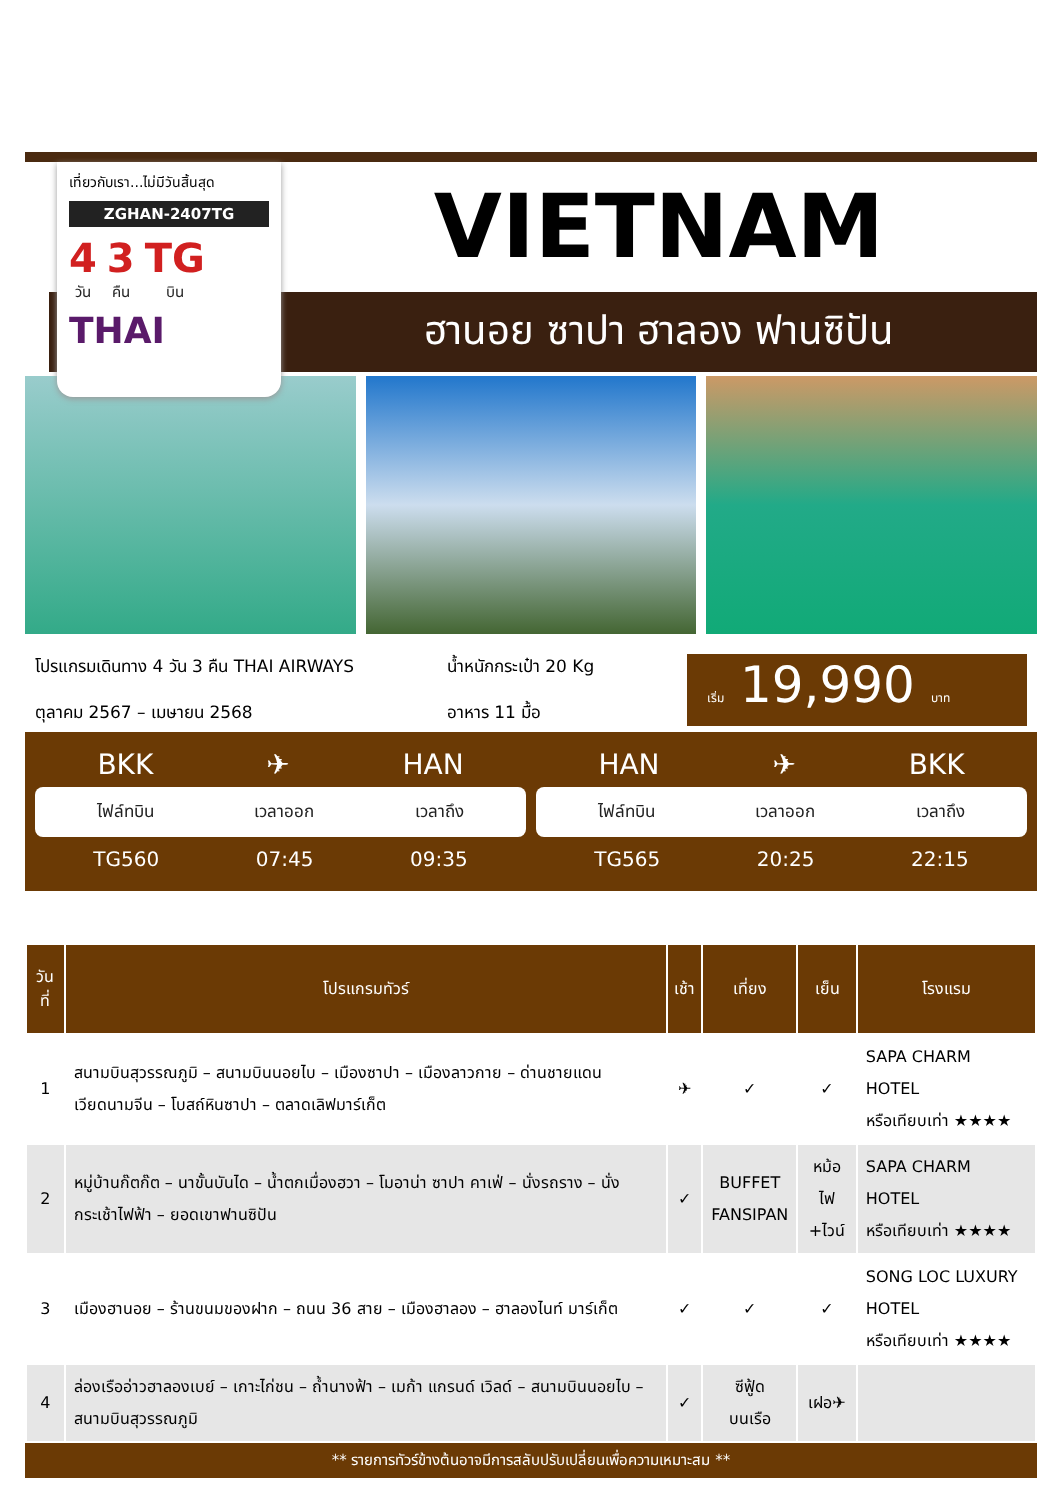เที่ยวกับเรา...ไม่มีวันสิ้นสุด
ZGHAN-2407TG
4
วัน 3
คืน TG
บิน
THAI
VIETNAM
ฮานอย ซาปา ฮาลอง ฟานซิปัน
โปรแกรมเดินทาง 4 วัน 3 คืน THAI AIRWAYS
ตุลาคม 2567 – เมษายน 2568
น้ำหนักกระเป๋า 20 Kg
อาหาร 11 มื้อ
เริ่ม 19,990 บาท
BKK ✈ HAN
ไฟล์ทบิน เวลาออก เวลาถึง
TG560 07:45 09:35
HAN ✈ BKK
ไฟล์ทบิน เวลาออก เวลาถึง
TG565 20:25 22:15
| วันที่ | โปรแกรมทัวร์ | เช้า | เที่ยง | เย็น | โรงแรม |
| --- | --- | --- | --- | --- | --- |
| 1 | สนามบินสุวรรณภูมิ – สนามบินนอยไบ – เมืองซาปา – เมืองลาวกาย – ด่านชายแดนเวียดนามจีน – โบสถ์หินซาปา – ตลาดเลิฟมาร์เก็ต | ✈ | ✓ | ✓ | SAPA CHARM HOTEL หรือเทียบเท่า ★★★★ |
| 2 | หมู่บ้านก๊ตก๊ต – นาขั้นบันได – น้ำตกเมื่องฮวา – โมอาน่า ซาปา คาเฟ่ – นั่งรถราง – นั่งกระเช้าไฟฟ้า – ยอดเขาฟานซิปัน | ✓ | BUFFET FANSIPAN | หม้อไฟ +ไวน์ | SAPA CHARM HOTEL หรือเทียบเท่า ★★★★ |
| 3 | เมืองฮานอย – ร้านขนมของฝาก – ถนน 36 สาย – เมืองฮาลอง – ฮาลองไนท์ มาร์เก็ต | ✓ | ✓ | ✓ | SONG LOC LUXURY HOTEL หรือเทียบเท่า ★★★★ |
| 4 | ล่องเรืออ่าวฮาลองเบย์ – เกาะไก่ชน – ถ้ำนางฟ้า – เมก้า แกรนด์ เวิลด์ – สนามบินนอยไบ – สนามบินสุวรรณภูมิ | ✓ | ซีฟู้ด บนเรือ | เฝอ✈ | |
** รายการทัวร์ข้างต้นอาจมีการสลับปรับเปลี่ยนเพื่อความเหมาะสม **